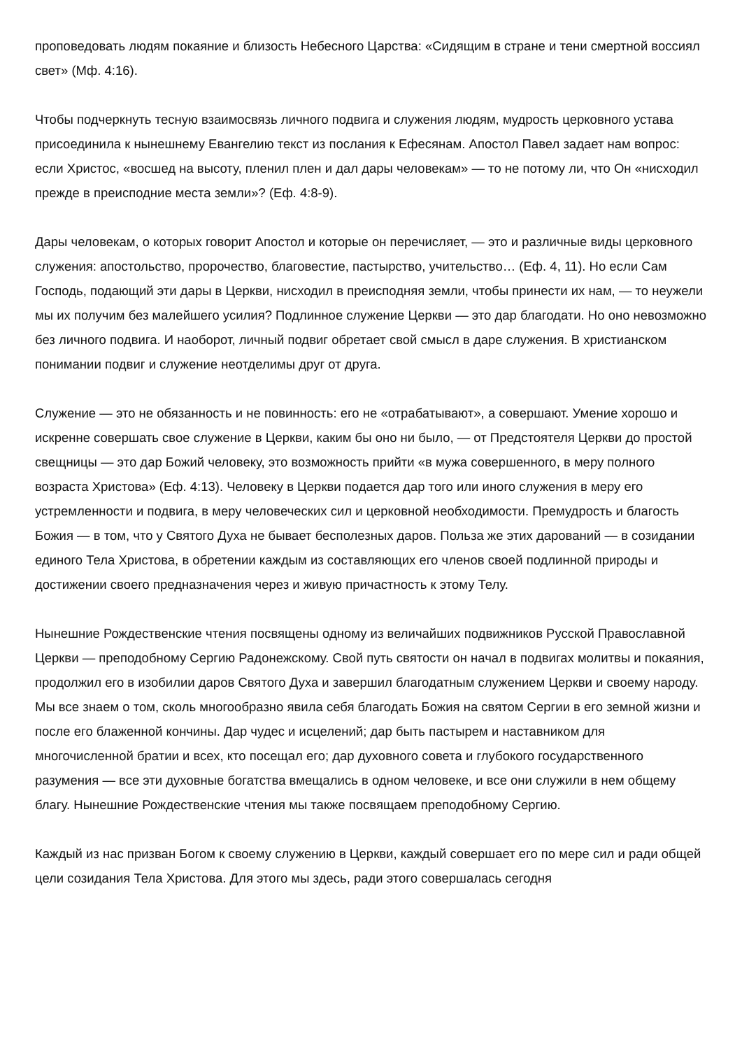проповедовать людям покаяние и близость Небесного Царства: «Сидящим в стране и тени смертной воссиял свет» (Мф. 4:16).
Чтобы подчеркнуть тесную взаимосвязь личного подвига и служения людям, мудрость церковного устава присоединила к нынешнему Евангелию текст из послания к Ефесянам. Апостол Павел задает нам вопрос: если Христос, «восшед на высоту, пленил плен и дал дары человекам» — то не потому ли, что Он «нисходил прежде в преисподние места земли»? (Еф. 4:8-9).
Дары человекам, о которых говорит Апостол и которые он перечисляет, — это и различные виды церковного служения: апостольство, пророчество, благовестие, пастырство, учительство… (Еф. 4, 11). Но если Сам Господь, подающий эти дары в Церкви, нисходил в преисподняя земли, чтобы принести их нам, — то неужели мы их получим без малейшего усилия? Подлинное служение Церкви — это дар благодати. Но оно невозможно без личного подвига. И наоборот, личный подвиг обретает свой смысл в даре служения. В христианском понимании подвиг и служение неотделимы друг от друга.
Служение — это не обязанность и не повинность: его не «отрабатывают», а совершают. Умение хорошо и искренне совершать свое служение в Церкви, каким бы оно ни было, — от Предстоятеля Церкви до простой свещницы — это дар Божий человеку, это возможность прийти «в мужа совершенного, в меру полного возраста Христова» (Еф. 4:13). Человеку в Церкви подается дар того или иного служения в меру его устремленности и подвига, в меру человеческих сил и церковной необходимости. Премудрость и благость Божия — в том, что у Святого Духа не бывает бесполезных даров. Польза же этих дарований — в созидании единого Тела Христова, в обретении каждым из составляющих его членов своей подлинной природы и достижении своего предназначения через и живую причастность к этому Телу.
Нынешние Рождественские чтения посвящены одному из величайших подвижников Русской Православной Церкви — преподобному Сергию Радонежскому. Свой путь святости он начал в подвигах молитвы и покаяния, продолжил его в изобилии даров Святого Духа и завершил благодатным служением Церкви и своему народу. Мы все знаем о том, сколь многообразно явила себя благодать Божия на святом Сергии в его земной жизни и после его блаженной кончины. Дар чудес и исцелений; дар быть пастырем и наставником для многочисленной братии и всех, кто посещал его; дар духовного совета и глубокого государственного разумения — все эти духовные богатства вмещались в одном человеке, и все они служили в нем общему благу. Нынешние Рождественские чтения мы также посвящаем преподобному Сергию.
Каждый из нас призван Богом к своему служению в Церкви, каждый совершает его по мере сил и ради общей цели созидания Тела Христова. Для этого мы здесь, ради этого совершалась сегодня